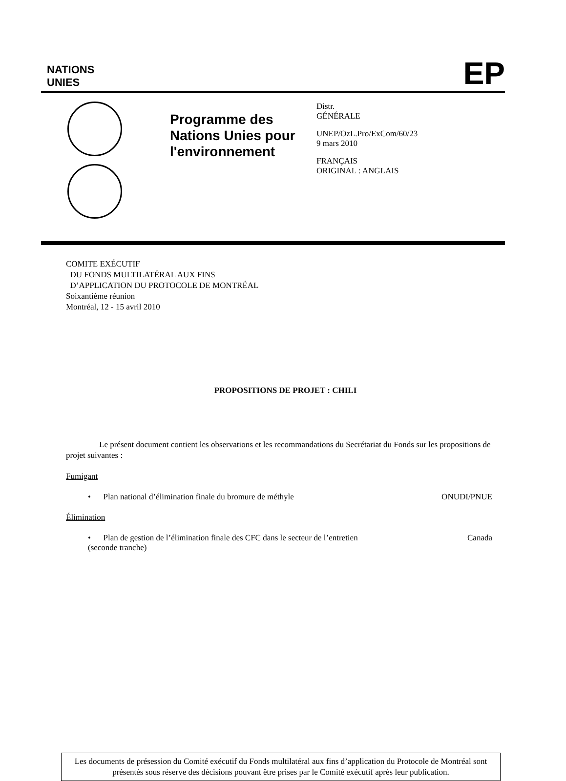NATIONS
UNIES
EP
Programme des Nations Unies pour l'environnement
Distr.
GÉNÉRALE
UNEP/OzL.Pro/ExCom/60/23
9 mars 2010
FRANÇAIS
ORIGINAL : ANGLAIS
COMITE EXÉCUTIF
DU FONDS MULTILATÉRAL AUX FINS
D’APPLICATION DU PROTOCOLE DE MONTRÉAL
Soixantième réunion
Montréal, 12 - 15 avril 2010
PROPOSITIONS DE PROJET : CHILI
Le présent document contient les observations et les recommandations du Secrétariat du Fonds sur les propositions de projet suivantes :
Fumigant
• Plan national d’élimination finale du bromure de méthyle
ONUDI/PNUE
Élimination
• Plan de gestion de l’élimination finale des CFC dans le secteur de l’entretien (seconde tranche)
Canada
Les documents de présession du Comité exécutif du Fonds multilatéral aux fins d’application du Protocole de Montréal sont présentés sous réserve des décisions pouvant être prises par le Comité exécutif après leur publication.